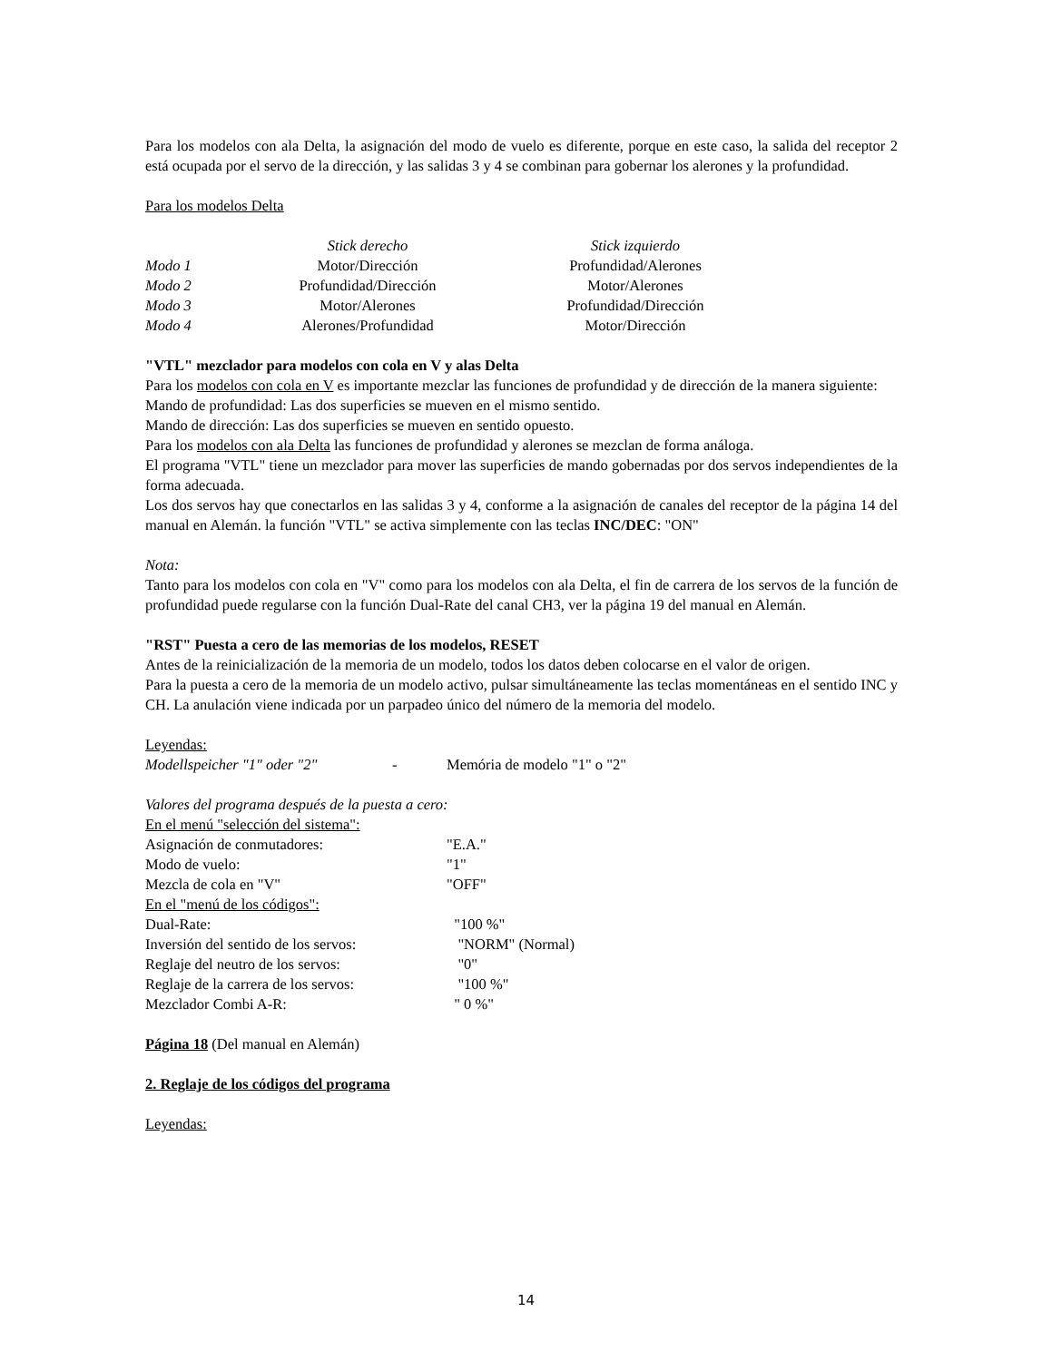Para los modelos con ala Delta, la asignación del modo de vuelo es diferente, porque en este caso, la salida del receptor 2 está ocupada por el servo de la dirección, y las salidas 3 y 4 se combinan para gobernar los alerones y la profundidad.
Para los modelos Delta
| | Stick derecho | Stick izquierdo |
| --- | --- | --- |
| Modo 1 | Motor/Dirección | Profundidad/Alerones |
| Modo 2 | Profundidad/Dirección | Motor/Alerones |
| Modo 3 | Motor/Alerones | Profundidad/Dirección |
| Modo 4 | Alerones/Profundidad | Motor/Dirección |
"VTL" mezclador para modelos con cola en V y alas Delta
Para los modelos con cola en V es importante mezclar las funciones de profundidad y de dirección de la manera siguiente:
Mando de profundidad: Las dos superficies se mueven en el mismo sentido.
Mando de dirección: Las dos superficies se mueven en sentido opuesto.
Para los modelos con ala Delta las funciones de profundidad y alerones se mezclan de forma análoga.
El programa "VTL" tiene un mezclador para mover las superficies de mando gobernadas por dos servos independientes de la forma adecuada.
Los dos servos hay que conectarlos en las salidas 3 y 4, conforme a la asignación de canales del receptor de la página 14 del manual en Alemán. la función "VTL" se activa simplemente con las teclas INC/DEC: "ON"
Nota:
Tanto para los modelos con cola en "V" como para los modelos con ala Delta, el fin de carrera de los servos de la función de profundidad puede regularse con la función Dual-Rate del canal CH3, ver la página 19 del manual en Alemán.
"RST" Puesta a cero de las memorias de los modelos, RESET
Antes de la reinicialización de la memoria de un modelo, todos los datos deben colocarse en el valor de origen.
Para la puesta a cero de la memoria de un modelo activo, pulsar simultáneamente las teclas momentáneas en el sentido INC y CH. La anulación viene indicada por un parpadeo único del número de la memoria del modelo.
Leyendas:
| Modellspeicher "1" oder "2" | - | Memória de modelo "1" o "2" |
Valores del programa después de la puesta a cero:
En el menú "selección del sistema":
| Asignación de conmutadores: | "E.A." |
| Modo de vuelo: | "1" |
| Mezcla de cola en "V" | "OFF" |
En el "menú de los códigos":
| Dual-Rate: | "100 %" |
| Inversión del sentido de los servos: | "NORM" (Normal) |
| Reglaje del neutro de los servos: | "0" |
| Reglaje de la carrera de los servos: | "100 %" |
| Mezclador Combi A-R: | " 0 %" |
Página 18 (Del manual en Alemán)
2. Reglaje de los códigos del programa
Leyendas:
14